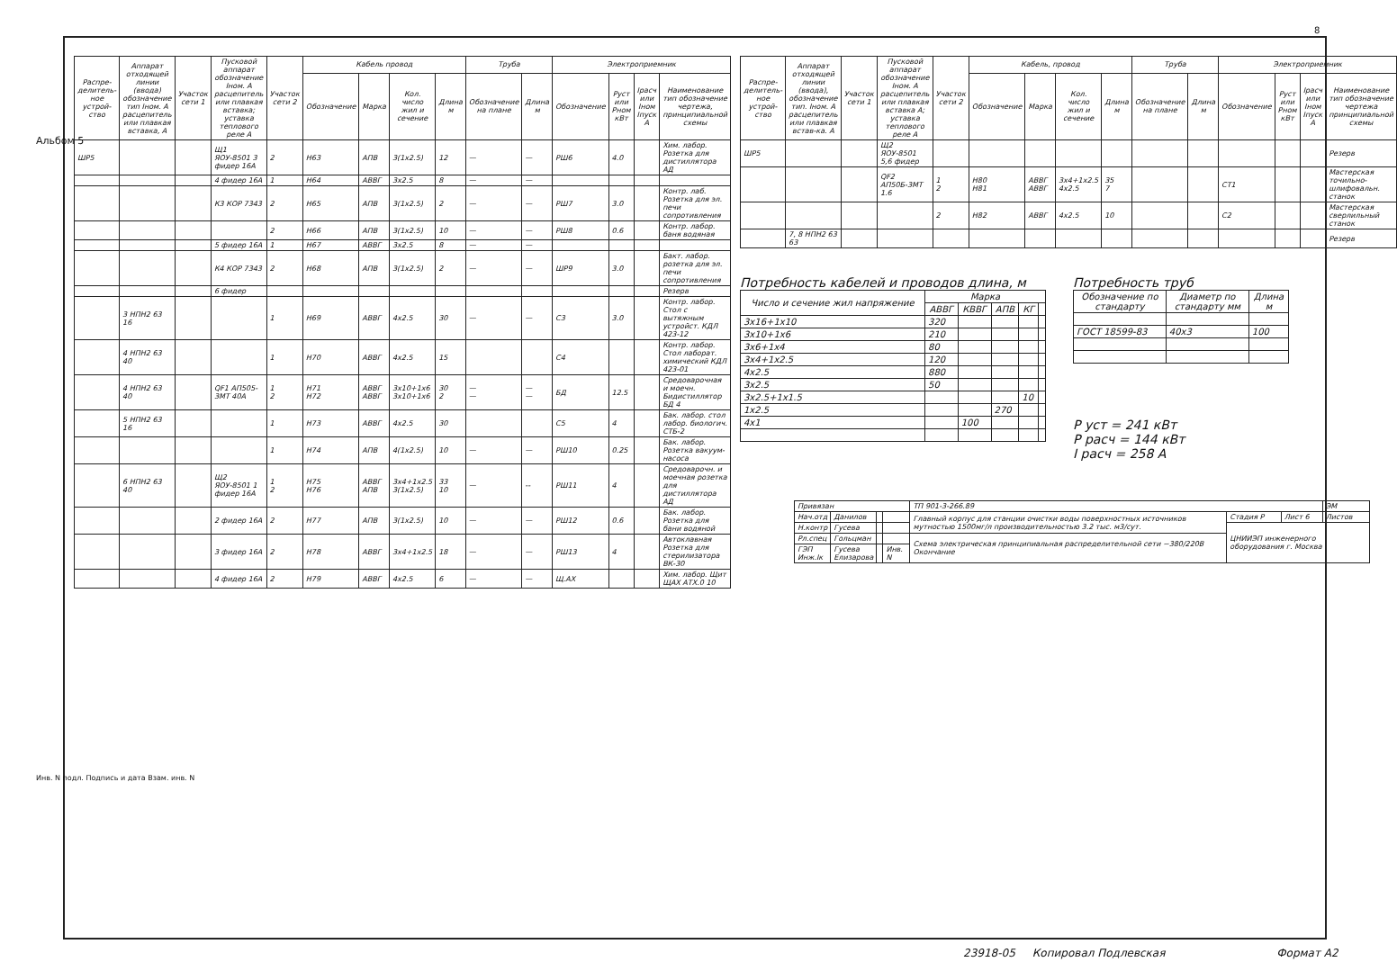8
| Распре-делитель-ное устрой-ство | Аппарат отходящей линии (ввода) обозначение тип Iном. А расцепитель или плавкая вставка, А | Участок сети 1 | Пусковой аппарат обозначение Iном. А расцепитель или плавкая вставка; уставка теплового реле А | Участок сети 2 | Кабель провод | | | | Труба | | Электроприемник | | | |
| --- | --- | --- | --- | --- | --- | --- | --- | --- | --- | --- | --- | --- | --- | --- |
| | | | | | Обозначение | Марка | Кол. число жил и сечение | Длина м | Обозначение на плане | Длина м | Обозначение | Руст или Рном кВт | Iрасч или Iном Iпуск А | Наименование тип обозначение чертежа, принципиальной схемы |
| ШР5 | | | Щ1 ЯОУ-8501 3 фидер 16А | 2 | Н63 | АПВ | 3(1x2.5) | 12 | — | — | РШ6 | 4.0 | | Хим. лабор. Розетка для дистиллятора АД |
| | | | 4 фидер 16А | 1 | Н64 | АВВГ | 3x2.5 | 8 | — | — | | | | |
| | | | К3 КОР 7343 | 2 | Н65 | АПВ | 3(1x2.5) | 2 | — | — | РШ7 | 3.0 | | Контр. лаб. Розетка для эл. печи сопротивления |
| | | | | 2 | Н66 | АПВ | 3(1x2.5) | 10 | — | — | РШ8 | 0.6 | | Контр. лабор. баня водяная |
| | | | 5 фидер 16А | 1 | Н67 | АВВГ | 3x2.5 | 8 | — | — | | | | |
| | | | К4 КОР 7343 | 2 | Н68 | АПВ | 3(1x2.5) | 2 | — | — | ШР9 | 3.0 | | Бакт. лабор. розетка для эл. печи сопротивления |
| | | | 6 фидер | | | | | | | | | | | Резерв |
| | 3 НПН2 63 16 | | | 1 | Н69 | АВВГ | 4x2.5 | 30 | — | — | С3 | 3.0 | | Контр. лабор. Стол с вытяжным устройст. КДЛ 423-12 |
| | 4 НПН2 63 40 | | | 1 | Н70 | АВВГ | 4x2.5 | 15 | | | С4 | | | Контр. лабор. Стол лаборат. химический КДЛ 423-01 |
| | 4 НПН2 63 40 | | QF1 АП505-3МТ 40А | 1 2 | Н71 Н72 | АВВГ АВВГ | 3x10+1x6 3x10+1x6 | 30 2 | — — | — — | БД | 12.5 | | Средоварочная и моечн. Бидистиллятор БД 4 |
| | 5 НПН2 63 16 | | | 1 | Н73 | АВВГ | 4x2.5 | 30 | | | С5 | 4 | | Бак. лабор. стол лабор. биологич. СТБ-2 |
| | | | | 1 | Н74 | АПВ | 4(1x2.5) | 10 | — | — | РШ10 | 0.25 | | Бак. лабор. Розетка вакуум-насоса |
| | 6 НПН2 63 40 | | Щ2 ЯОУ-8501 1 фидер 16А | 1 2 | Н75 Н76 | АВВГ АПВ | 3x4+1x2.5 3(1x2.5) | 33 10 | — | -- | РШ11 | 4 | | Средоварочн. и моечная розетка для дистиллятора АД |
| | | | 2 фидер 16А | 2 | Н77 | АПВ | 3(1x2.5) | 10 | — | — | РШ12 | 0.6 | | Бак. лабор. Розетка для бани водяной |
| | | | 3 фидер 16А | 2 | Н78 | АВВГ | 3x4+1x2.5 | 18 | — | — | РШ13 | 4 | | Автоклавная Розетка для стерилизатора ВК-30 |
| | | | 4 фидер 16А | 2 | Н79 | АВВГ | 4x2.5 | 6 | — | — | Щ.АХ | | | Хим. лабор. Щит ЩАХ АТХ.0 10 |
| Распре-делитель-ное устрой-ство | Аппарат отходящей линии (ввода), обозначение тип. Iном. А расцепитель или плавкая встав-ка. А | Участок сети 1 | Пусковой аппарат обозначение Iном. А расцепитель или плавкая вставка А; уставка теплового реле А | Участок сети 2 | Кабель, провод | | | | Труба | | Электроприемник | | | |
| --- | --- | --- | --- | --- | --- | --- | --- | --- | --- | --- | --- | --- | --- | --- |
| | | | | | Обозначение | Марка | Кол. число жил и сечение | Длина м | Обозначение на плане | Длина м | Обозначение | Руст или Рном кВт | Iрасч или Iном Iпуск А | Наименование тип обозначение чертежа принципиальной схемы |
| ШР5 | | | Щ2 ЯОУ-8501 5,6 фидер | | | | | | | | | | | Резерв |
| | | | QF2 АП50Б-3МТ 1.6 | 1 2 | Н80 Н81 | АВВГ АВВГ | 3x4+1x2.5 4x2.5 | 35 7 | | | СТ1 | | | Мастерская точильно-шлифовальн. станок |
| | | | | 2 | Н82 | АВВГ | 4x2.5 | 10 | | | С2 | | | Мастерская сверлильный станок |
| | 7, 8 НПН2 63 63 | | | | | | | | | | | | | Резерв |
Потребность кабелей и проводов длина, м
| Число и сечение жил напряжение | Марка | | | | |
| --- | --- | --- | --- | --- | --- |
| | АВВГ | КВВГ | АПВ | КГ | |
| 3x16+1x10 | 320 | | | | |
| 3x10+1x6 | 210 | | | | |
| 3x6+1x4 | 80 | | | | |
| 3x4+1x2.5 | 120 | | | | |
| 4x2.5 | 880 | | | | |
| 3x2.5 | 50 | | | | |
| 3x2.5+1x1.5 | | | | 10 | |
| 1x2.5 | | | 270 | | |
| 4x1 | | 100 | | | |
Потребность труб
| Обозначение по стандарту | Диаметр по стандарту мм | Длина м |
| --- | --- | --- |
| ГОСТ 18599-83 | 40x3 | 100 |
P уст = 241 кВт
P расч = 144 кВт
I расч = 258 А
| Привязан | | | | ТП 901-3-266.89 | | | ЭМ |
| Нач.отд | Данилов | | | Главный корпус для станции очистки воды поверхностных источников мутностью 1500мг/л производительностью 3.2 тыс. м3/сут. | Стадия Р | Лист 6 | Листов |
| Н.контр | Гусева | | | | ЦНИИЭП инженерного оборудования г. Москва | | |
| Рл.спец | Гольцман | | | Схема электрическая принципиальная распределительной сети ~380/220В Окончание | | | |
| ГЭП Инж.Iк | Гусева Елизарова | | Инв. N | | | | |
Альбом 5
Инв. N подл. Подпись и дата Взам. инв. N
23918-05 Копировал Подлевская Формат А2